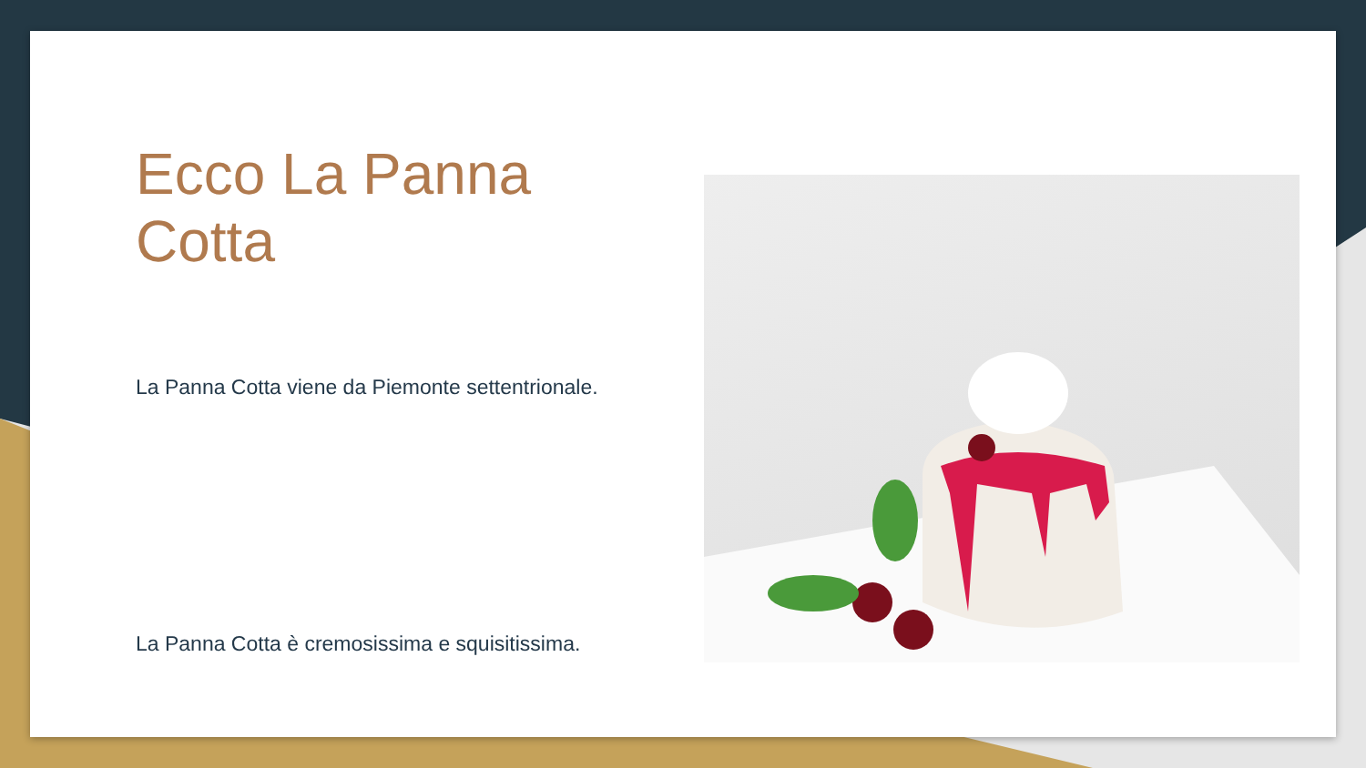Ecco La Panna Cotta
La Panna Cotta viene da Piemonte settentrionale.
La Panna Cotta è cremosissima e squisitissima.